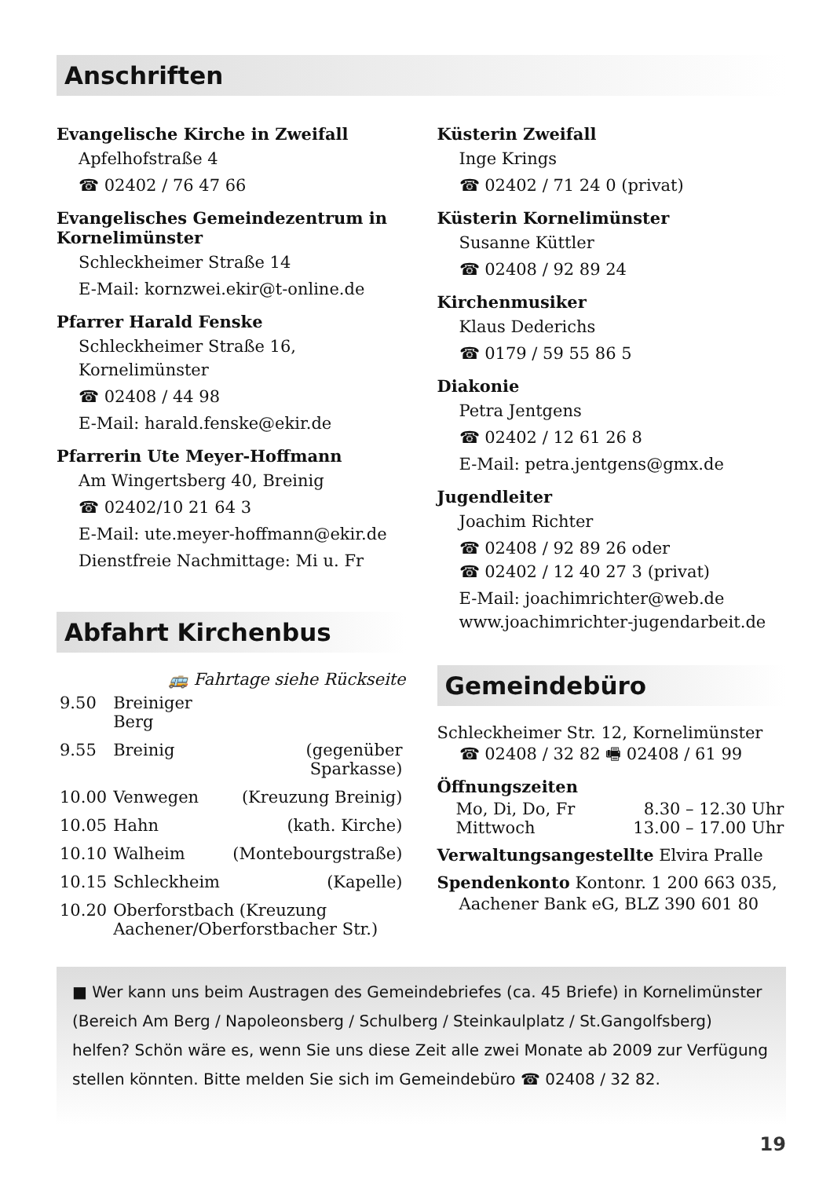Anschriften
Evangelische Kirche in Zweifall
Apfelhofstraße 4
☎ 02402 / 76 47 66
Evangelisches Gemeindezentrum in Kornelimünster
Schleckheimer Straße 14
E-Mail: kornzwei.ekir@t-online.de
Pfarrer Harald Fenske
Schleckheimer Straße 16, Kornelimünster
☎ 02408 / 44 98
E-Mail: harald.fenske@ekir.de
Pfarrerin Ute Meyer-Hoffmann
Am Wingertsberg 40, Breinig
☎ 02402/10 21 64 3
E-Mail: ute.meyer-hoffmann@ekir.de
Dienstfreie Nachmittage: Mi u. Fr
Abfahrt Kirchenbus
🚌 Fahrtage siehe Rückseite
| 9.50 | Breiniger Berg | |
| 9.55 | Breinig | (gegenüber Sparkasse) |
| 10.00 | Venwegen | (Kreuzung Breinig) |
| 10.05 | Hahn | (kath. Kirche) |
| 10.10 | Walheim | (Montebourgstraße) |
| 10.15 | Schleckheim | (Kapelle) |
| 10.20 | Oberforstbach (Kreuzung Aachener/Oberforstbacher Str.) | |
Küsterin Zweifall
Inge Krings
☎ 02402 / 71 24 0 (privat)
Küsterin Kornelimünster
Susanne Küttler
☎ 02408 / 92 89 24
Kirchenmusiker
Klaus Dederichs
☎ 0179 / 59 55 86 5
Diakonie
Petra Jentgens
☎ 02402 / 12 61 26 8
E-Mail: petra.jentgens@gmx.de
Jugendleiter
Joachim Richter
☎ 02408 / 92 89 26 oder
☎ 02402 / 12 40 27 3 (privat)
E-Mail: joachimrichter@web.de
www.joachimrichter-jugendarbeit.de
Gemeindebüro
Schleckheimer Str. 12, Kornelimünster
☎ 02408 / 32 82 🖷 02408 / 61 99
Öffnungszeiten
| Mo, Di, Do, Fr | 8.30 – 12.30 Uhr |
| Mittwoch | 13.00 – 17.00 Uhr |
Verwaltungsangestellte Elvira Pralle
Spendenkonto Kontonr. 1 200 663 035,
Aachener Bank eG, BLZ 390 601 80
■ Wer kann uns beim Austragen des Gemeindebriefes (ca. 45 Briefe) in Kornelimünster (Bereich Am Berg / Napoleonsberg / Schulberg / Steinkaulplatz / St.Gangolfsberg) helfen? Schön wäre es, wenn Sie uns diese Zeit alle zwei Monate ab 2009 zur Verfügung stellen könnten. Bitte melden Sie sich im Gemeindebüro ☎ 02408 / 32 82.
19